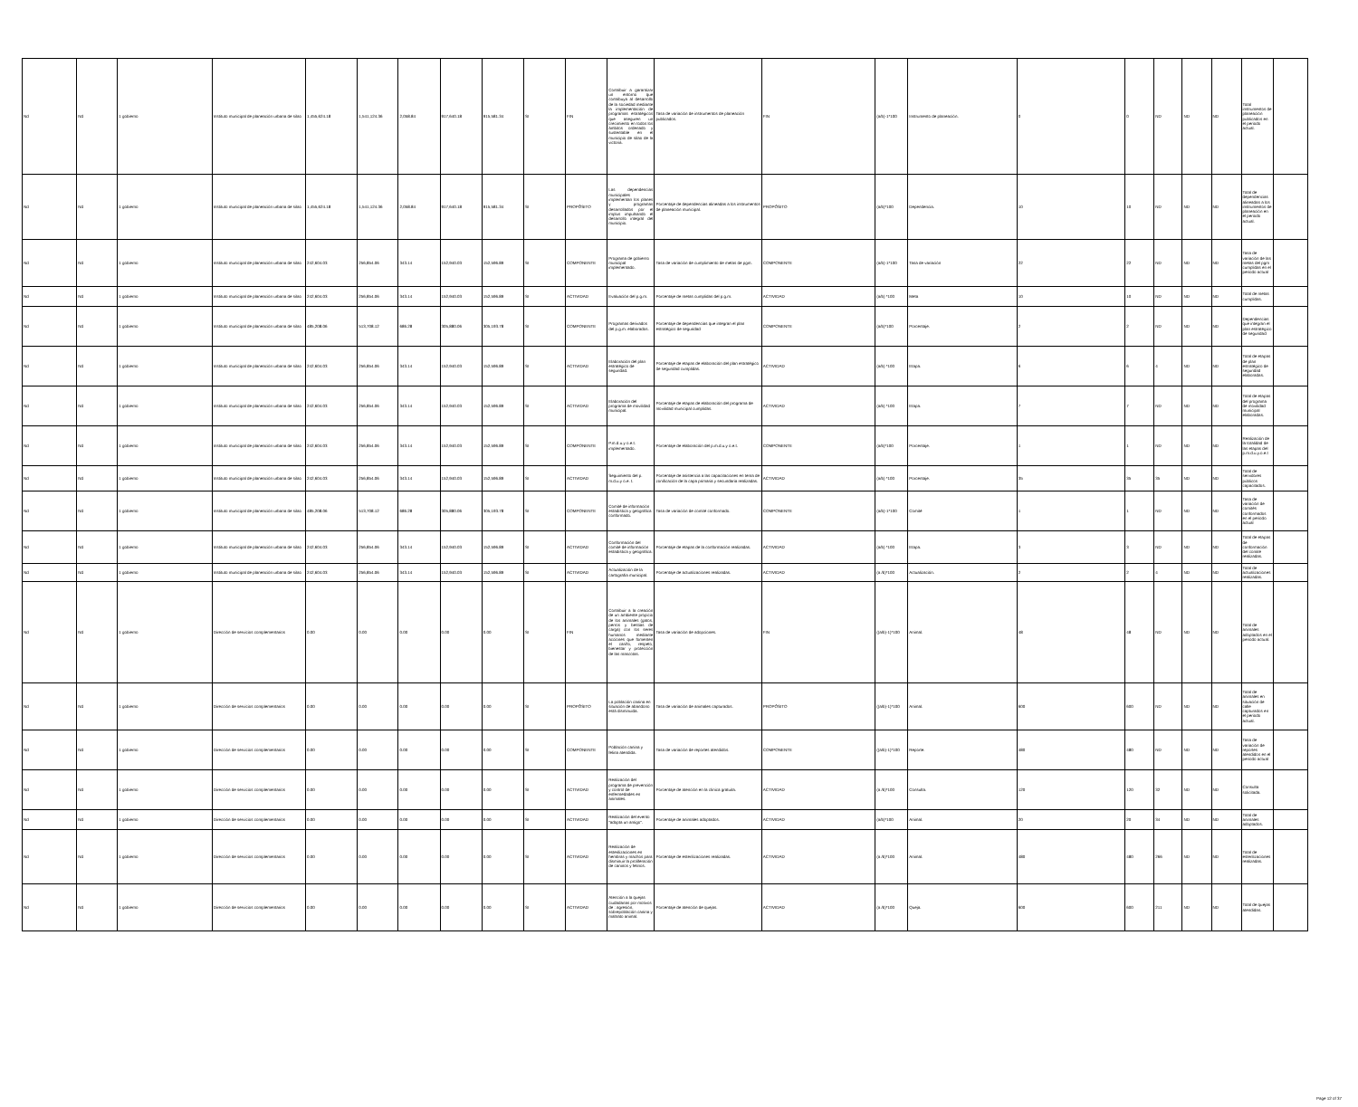| Nd | Nd | 1 gobierno | Instituto municipal de planeación urbana de silao | 1,455,624.18 | 1,541,124.36 | 2,058.84 | 917,640.18 | 915,581.34 | SI | FIN | Contribuir a garantizar un entorno que contribuya al desarrollo de la sociedad mediante la implementación de programas estratégicos que aseguren un crecimiento en todos los ámbitos ordenado y sustentable en el municipio de silao de la victoria. | Tasa de variación de instrumentos de planeación publicados. | FIN | (a/b)-1*100 | Instrumento de planeación. | 0 | 0 | ND | ND | ND | Total instrumentos de planeación publicados en el periodo actual. | |
| Nd | Nd | 1 gobierno | Instituto municipal de planeación urbana de silao | 1,455,624.18 | 1,541,124.36 | 2,058.84 | 917,640.18 | 915,581.34 | SI | PROPÓSITO | Las dependencias municipales implementan los planes y programas desarrollados por el implus impulsando el desarrollo integral del municipio. | Porcentaje de dependencias alineadas a los instrumentos de planeación municipal. | PROPÓSITO | (a/b)*100 | Dependencia. | 10 | 10 | ND | ND | ND | Total de dependencias alineadas a los instrumentos de planeación en el periodo actual. | |
| Nd | Nd | 1 gobierno | Instituto municipal de planeación urbana de silao | 242,604.03 | 256,854.06 | 343.14 | 152,940.03 | 152,596.89 | SI | COMPONENTE | Programa de gobierno municipal implementado. | Tasa de variación de cumplimiento de metas de pgm. | COMPONENTE | (a/b)-1*100 | Tasa de variación | 22 | 22 | ND | ND | ND | Tasa de variación de las metas del pgm cumplidas en el periodo actual | |
| Nd | Nd | 1 gobierno | Instituto municipal de planeación urbana de silao | 242,604.03 | 256,854.06 | 343.14 | 152,940.03 | 152,596.89 | SI | ACTIVIDAD | Evaluación del p.g.m. | Porcentaje de metas cumplidas del p.g.m. | ACTIVIDAD | (a/b) *100 | Meta | 10 | 10 | ND | ND | ND | Total de metas cumplidas. | |
| Nd | Nd | 1 gobierno | Instituto municipal de planeación urbana de silao | 485,208.06 | 513,708.12 | 686.28 | 305,880.06 | 305,193.78 | SI | COMPONENTE | Programas derivados del p.g.m. elaborados. | Porcentaje de dependencias que integran el plan estratégico de seguridad | COMPONENTE | (a/b)*100 | Porcentaje. | 2 | 2 | ND | ND | ND | Dependencias que integran el plan estratégico de seguridad | |
| Nd | Nd | 1 gobierno | Instituto municipal de planeación urbana de silao | 242,604.03 | 256,854.06 | 343.14 | 152,940.03 | 152,596.89 | SI | ACTIVIDAD | Elaboración del plan estratégico de seguridad. | Porcentaje de etapas de elaboración del plan estratégico de seguridad cumplidas. | ACTIVIDAD | (a/b) *100 | Etapa. | 6 | 6 | 4 | ND | ND | Total de etapas de plan estratégico de seguridad elaboradas. | |
| Nd | Nd | 1 gobierno | Instituto municipal de planeación urbana de silao | 242,604.03 | 256,854.06 | 343.14 | 152,940.03 | 152,596.89 | SI | ACTIVIDAD | Elaboración del programa de movilidad municipal. | Porcentaje de etapas de elaboración del programa de movilidad municipal cumplidas. | ACTIVIDAD | (a/b) *100 | Etapa. | 7 | 7 | ND | ND | ND | Total de etapas del programa de movilidad municipal elaboradas. | |
| Nd | Nd | 1 gobierno | Instituto municipal de planeación urbana de silao | 242,604.03 | 256,854.06 | 343.14 | 152,940.03 | 152,596.89 | SI | COMPONENTE | P.m.d.u.y o.e.t. implementado. | Porcentaje de elaboración del p.m.d.u.y o.e.t. | COMPONENTE | (a/b)*100 | Porcentaje. | 1 | 1 | ND | ND | ND | Realización de la totalidad de las etapas del p.m.d.u.y.o.e.t | |
| Nd | Nd | 1 gobierno | Instituto municipal de planeación urbana de silao | 242,604.03 | 256,854.06 | 343.14 | 152,940.03 | 152,596.89 | SI | ACTIVIDAD | Seguimiento del p. m.d.u.y o.e. t. | Porcentaje de asistencia a las capacitaciones en tema de zonificación de la capa primaria y secundaria realizadas. | ACTIVIDAD | (a/b) *100 | Porcentaje. | 35 | 35 | 35 | ND | ND | Total de servidores públicos capacitados. | |
| Nd | Nd | 1 gobierno | Instituto municipal de planeación urbana de silao | 485,208.06 | 513,708.12 | 686.28 | 305,880.06 | 305,193.78 | SI | COMPONENTE | Comité de información estadística y geográfica conformado. | Tasa de variación de comité conformado. | COMPONENTE | (a/b)-1*100 | Comité | 1 | 1 | ND | ND | ND | Tasa de variación de comités conformados en el periodo actual | |
| Nd | Nd | 1 gobierno | Instituto municipal de planeación urbana de silao | 242,604.03 | 256,854.06 | 343.14 | 152,940.03 | 152,596.89 | SI | ACTIVIDAD | Conformación del comité de información estadística y geográfica. | Porcentaje de etapas de la conformación realizadas. | ACTIVIDAD | (a/b) *100 | Etapa. | 3 | 3 | ND | ND | ND | Total de etapas de conformación del comité realizadas. | |
| Nd | Nd | 1 gobierno | Instituto municipal de planeación urbana de silao | 242,604.03 | 256,854.06 | 343.14 | 152,940.03 | 152,596.89 | SI | ACTIVIDAD | Actualización de la cartografía municipal. | Porcentaje de actualizaciones realizadas. | ACTIVIDAD | (a /b)*100 | Actualización. | 2 | 2 | 4 | ND | ND | Total de actualizaciones realizadas. | |
| Nd | Nd | 1 gobierno | Dirección de servicios complementarios | 0.00 | 0.00 | 0.00 | 0.00 | 0.00 | SI | FIN | Contribuir a la creación de un ambiente propicio de los animales (gatos, perros y bestias de carga) con los seres humanos mediante acciones que fomenten el cariño, respeto, bienestar y protección de las mascotas. | Tasa de variación de adopciones. | FIN | ((a/b)-1)*100 | Animal. | 48 | 48 | ND | ND | ND | Total de animales adoptados en el periodo actual. | |
| Nd | Nd | 1 gobierno | Dirección de servicios complementarios | 0.00 | 0.00 | 0.00 | 0.00 | 0.00 | SI | PROPÓSITO | La población canina en situación de abandono está disminuida. | Tasa de variación de animales capturados. | PROPÓSITO | ((a/b)-1)*100 | Animal. | 600 | 600 | ND | ND | ND | Total de animales en situación de calle capturados en el periodo actual. | |
| Nd | Nd | 1 gobierno | Dirección de servicios complementarios | 0.00 | 0.00 | 0.00 | 0.00 | 0.00 | SI | COMPONENTE | Población canina y felina atendida. | Tasa de variación de reportes atendidos. | COMPONENTE | ((a/b)-1)*100 | Reporte. | 480 | 480 | ND | ND | ND | Tasa de variación de reportes atendidos en el periodo actual | |
| Nd | Nd | 1 gobierno | Dirección de servicios complementarios | 0.00 | 0.00 | 0.00 | 0.00 | 0.00 | SI | ACTIVIDAD | Realización del programa de prevención y control de enfermedades en animales. | Porcentaje de atención en la clínica gratuita. | ACTIVIDAD | (a /b)*100 | Consulta. | 120 | 120 | 32 | ND | ND | Consulta solicitada. | |
| Nd | Nd | 1 gobierno | Dirección de servicios complementarios | 0.00 | 0.00 | 0.00 | 0.00 | 0.00 | SI | ACTIVIDAD | Realización del evento "adopta un amigo". | Porcentaje de animales adoptados. | ACTIVIDAD | (a/b)*100 | Animal. | 20 | 20 | 34 | ND | ND | Total de animales adoptados. | |
| Nd | Nd | 1 gobierno | Dirección de servicios complementarios | 0.00 | 0.00 | 0.00 | 0.00 | 0.00 | SI | ACTIVIDAD | Realización de esterilizaciones en hembras y machos para disminuir la proliferación de caninos y felinos. | Porcentaje de esterilizaciones realizadas. | ACTIVIDAD | (a /b)*100 | Animal. | 480 | 480 | 266 | ND | ND | Total de esterilizaciones realizadas. | |
| Nd | Nd | 1 gobierno | Dirección de servicios complementarios | 0.00 | 0.00 | 0.00 | 0.00 | 0.00 | SI | ACTIVIDAD | Atención a la quejas ciudadanas por motivos de : agresión, sobrepoblación canina y maltrato animal. | Porcentaje de atención de quejas. | ACTIVIDAD | (a /b)*100 | Queja. | 600 | 600 | 211 | ND | ND | Total de quejas atendidas. | |
Page 12 of 37